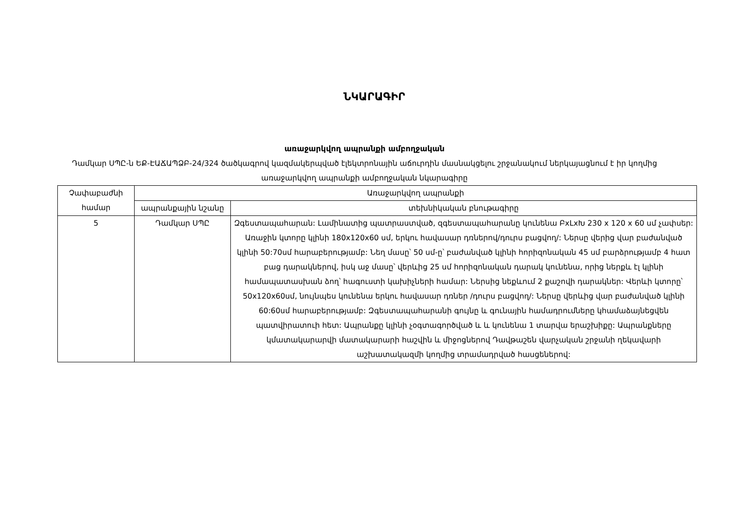ՆԿԱՐԱԳԻՐ
առաջարկվող ապրանքի ամբողջական
Դամկար ՍՊԸ-ն ԵՔ-ԷԱՃԱՊՁԲ-24/324 ծածկագրով կազմակերպված էլեկտրոնային աճուրդին մասնակցելու շրջանակում ներկայացնում է իր կողմից առաջարկվող ապրանքի ամբողջական նկարագիրը
| Չափաբաժնի համար | Առաջարկվող ապրանքի | |
| --- | --- | --- |
| | ապրանքային նշանը | տեխնիկական բնութագիրը |
| 5 | Դամկար ՍՊԸ | Զգեստապահարան: Լամինատից պատրաստված, զգեստապահարանը կունենա ԲxLxԽ 230 x 120 x 60 սմ չափսեր: Առաջին կտորը կլինի 180x120x60 սմ, երկու հավասար դռներով/դուրս բացվող/: Ներսը վերից վար բաժանված կլինի 50:70սմ հարաբերությամբ: Նեղ մասը՝ 50 սմ-ը՝ բաժանված կլինի հորիզոնական 45 սմ բարձրությամբ 4 հատ բաց դարակներով, իսկ աջ մասը՝ վերևից 25 սմ հորիզոնական դարակ կունենա, որից ներքև էլ կլինի համապատասխան ձող՝ հագուստի կախիչների համար: Ներսից նեքևում 2 քաշովի դարակներ: Վերևի կտորը՝ 50x120x60սմ, նույնպես կունենա երկու հավասար դռներ /դուրս բացվող/: Ներսը վերևից վար բաժանված կլինի 60:60սմ հարաբերությամբ: Զգեստապահարանի գույնը և գունային համադրումները կհամաձայնեցվեն պատվիրատուի հետ: Ապրանքը կլինի չօգտագործված և և կունենա 1 տարվա երաշխիքը: Ապրանքները կմատակարարվի մատակարարի հաշվին և միջոցներով Դավթաշեն վարչական շրջանի ղեկավարի աշխատակազմի կողմից տրամադրված հասցեներով: |